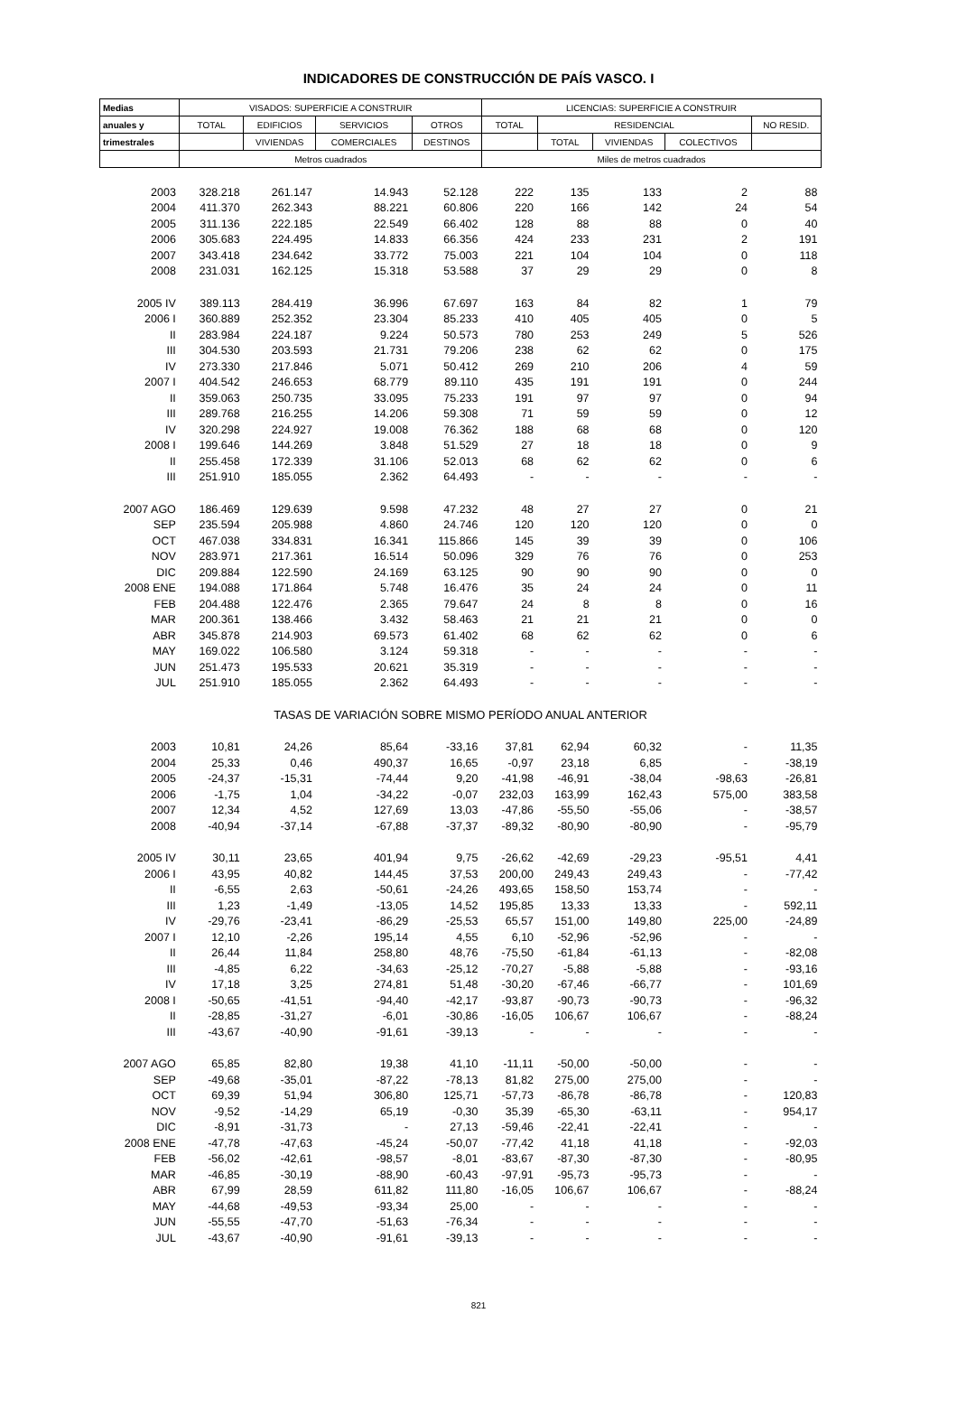INDICADORES DE CONSTRUCCIÓN DE PAÍS VASCO. I
| Medias | VISADOS: SUPERFICIE A CONSTRUIR | | | | LICENCIAS: SUPERFICIE A CONSTRUIR | | | | |
| --- | --- | --- | --- | --- | --- | --- | --- | --- | --- |
| anuales y | TOTAL | EDIFICIOS | SERVICIOS | OTROS | TOTAL | RESIDENCIAL | | | NO RESID. |
| trimestrales | | VIVIENDAS | COMERCIALES | DESTINOS | | TOTAL | VIVIENDAS | COLECTIVOS | |
| | Metros cuadrados | | | | Miles de metros cuadrados | | | | |
| 2003 | 328.218 | 261.147 | 14.943 | 52.128 | 222 | 135 | 133 | 2 | 88 |
| 2004 | 411.370 | 262.343 | 88.221 | 60.806 | 220 | 166 | 142 | 24 | 54 |
| 2005 | 311.136 | 222.185 | 22.549 | 66.402 | 128 | 88 | 88 | 0 | 40 |
| 2006 | 305.683 | 224.495 | 14.833 | 66.356 | 424 | 233 | 231 | 2 | 191 |
| 2007 | 343.418 | 234.642 | 33.772 | 75.003 | 221 | 104 | 104 | 0 | 118 |
| 2008 | 231.031 | 162.125 | 15.318 | 53.588 | 37 | 29 | 29 | 0 | 8 |
| 2005 IV | 389.113 | 284.419 | 36.996 | 67.697 | 163 | 84 | 82 | 1 | 79 |
| 2006 I | 360.889 | 252.352 | 23.304 | 85.233 | 410 | 405 | 405 | 0 | 5 |
| II | 283.984 | 224.187 | 9.224 | 50.573 | 780 | 253 | 249 | 5 | 526 |
| III | 304.530 | 203.593 | 21.731 | 79.206 | 238 | 62 | 62 | 0 | 175 |
| IV | 273.330 | 217.846 | 5.071 | 50.412 | 269 | 210 | 206 | 4 | 59 |
| 2007 I | 404.542 | 246.653 | 68.779 | 89.110 | 435 | 191 | 191 | 0 | 244 |
| II | 359.063 | 250.735 | 33.095 | 75.233 | 191 | 97 | 97 | 0 | 94 |
| III | 289.768 | 216.255 | 14.206 | 59.308 | 71 | 59 | 59 | 0 | 12 |
| IV | 320.298 | 224.927 | 19.008 | 76.362 | 188 | 68 | 68 | 0 | 120 |
| 2008 I | 199.646 | 144.269 | 3.848 | 51.529 | 27 | 18 | 18 | 0 | 9 |
| II | 255.458 | 172.339 | 31.106 | 52.013 | 68 | 62 | 62 | 0 | 6 |
| III | 251.910 | 185.055 | 2.362 | 64.493 | - | - | - | - | - |
| 2007 AGO | 186.469 | 129.639 | 9.598 | 47.232 | 48 | 27 | 27 | 0 | 21 |
| SEP | 235.594 | 205.988 | 4.860 | 24.746 | 120 | 120 | 120 | 0 | 0 |
| OCT | 467.038 | 334.831 | 16.341 | 115.866 | 145 | 39 | 39 | 0 | 106 |
| NOV | 283.971 | 217.361 | 16.514 | 50.096 | 329 | 76 | 76 | 0 | 253 |
| DIC | 209.884 | 122.590 | 24.169 | 63.125 | 90 | 90 | 90 | 0 | 0 |
| 2008 ENE | 194.088 | 171.864 | 5.748 | 16.476 | 35 | 24 | 24 | 0 | 11 |
| FEB | 204.488 | 122.476 | 2.365 | 79.647 | 24 | 8 | 8 | 0 | 16 |
| MAR | 200.361 | 138.466 | 3.432 | 58.463 | 21 | 21 | 21 | 0 | 0 |
| ABR | 345.878 | 214.903 | 69.573 | 61.402 | 68 | 62 | 62 | 0 | 6 |
| MAY | 169.022 | 106.580 | 3.124 | 59.318 | - | - | - | - | - |
| JUN | 251.473 | 195.533 | 20.621 | 35.319 | - | - | - | - | - |
| JUL | 251.910 | 185.055 | 2.362 | 64.493 | - | - | - | - | - |
| TASAS DE VARIACIÓN SOBRE MISMO PERÍODO ANUAL ANTERIOR | | | | | | | | | |
| 2003 | 10,81 | 24,26 | 85,64 | -33,16 | 37,81 | 62,94 | 60,32 | - | 11,35 |
| 2004 | 25,33 | 0,46 | 490,37 | 16,65 | -0,97 | 23,18 | 6,85 | - | -38,19 |
| 2005 | -24,37 | -15,31 | -74,44 | 9,20 | -41,98 | -46,91 | -38,04 | -98,63 | -26,81 |
| 2006 | -1,75 | 1,04 | -34,22 | -0,07 | 232,03 | 163,99 | 162,43 | 575,00 | 383,58 |
| 2007 | 12,34 | 4,52 | 127,69 | 13,03 | -47,86 | -55,50 | -55,06 | - | -38,57 |
| 2008 | -40,94 | -37,14 | -67,88 | -37,37 | -89,32 | -80,90 | -80,90 | - | -95,79 |
| 2005 IV | 30,11 | 23,65 | 401,94 | 9,75 | -26,62 | -42,69 | -29,23 | -95,51 | 4,41 |
| 2006 I | 43,95 | 40,82 | 144,45 | 37,53 | 200,00 | 249,43 | 249,43 | - | -77,42 |
| II | -6,55 | 2,63 | -50,61 | -24,26 | 493,65 | 158,50 | 153,74 | - | - |
| III | 1,23 | -1,49 | -13,05 | 14,52 | 195,85 | 13,33 | 13,33 | - | 592,11 |
| IV | -29,76 | -23,41 | -86,29 | -25,53 | 65,57 | 151,00 | 149,80 | 225,00 | -24,89 |
| 2007 I | 12,10 | -2,26 | 195,14 | 4,55 | 6,10 | -52,96 | -52,96 | - | - |
| II | 26,44 | 11,84 | 258,80 | 48,76 | -75,50 | -61,84 | -61,13 | - | -82,08 |
| III | -4,85 | 6,22 | -34,63 | -25,12 | -70,27 | -5,88 | -5,88 | - | -93,16 |
| IV | 17,18 | 3,25 | 274,81 | 51,48 | -30,20 | -67,46 | -66,77 | - | 101,69 |
| 2008 I | -50,65 | -41,51 | -94,40 | -42,17 | -93,87 | -90,73 | -90,73 | - | -96,32 |
| II | -28,85 | -31,27 | -6,01 | -30,86 | -16,05 | 106,67 | 106,67 | - | -88,24 |
| III | -43,67 | -40,90 | -91,61 | -39,13 | - | - | - | - | - |
| 2007 AGO | 65,85 | 82,80 | 19,38 | 41,10 | -11,11 | -50,00 | -50,00 | - | - |
| SEP | -49,68 | -35,01 | -87,22 | -78,13 | 81,82 | 275,00 | 275,00 | - | - |
| OCT | 69,39 | 51,94 | 306,80 | 125,71 | -57,73 | -86,78 | -86,78 | - | 120,83 |
| NOV | -9,52 | -14,29 | 65,19 | -0,30 | 35,39 | -65,30 | -63,11 | - | 954,17 |
| DIC | -8,91 | -31,73 | - | 27,13 | -59,46 | -22,41 | -22,41 | - | - |
| 2008 ENE | -47,78 | -47,63 | -45,24 | -50,07 | -77,42 | 41,18 | 41,18 | - | -92,03 |
| FEB | -56,02 | -42,61 | -98,57 | -8,01 | -83,67 | -87,30 | -87,30 | - | -80,95 |
| MAR | -46,85 | -30,19 | -88,90 | -60,43 | -97,91 | -95,73 | -95,73 | - | - |
| ABR | 67,99 | 28,59 | 611,82 | 111,80 | -16,05 | 106,67 | 106,67 | - | -88,24 |
| MAY | -44,68 | -49,53 | -93,34 | 25,00 | - | - | - | - | - |
| JUN | -55,55 | -47,70 | -51,63 | -76,34 | - | - | - | - | - |
| JUL | -43,67 | -40,90 | -91,61 | -39,13 | - | - | - | - | - |
821